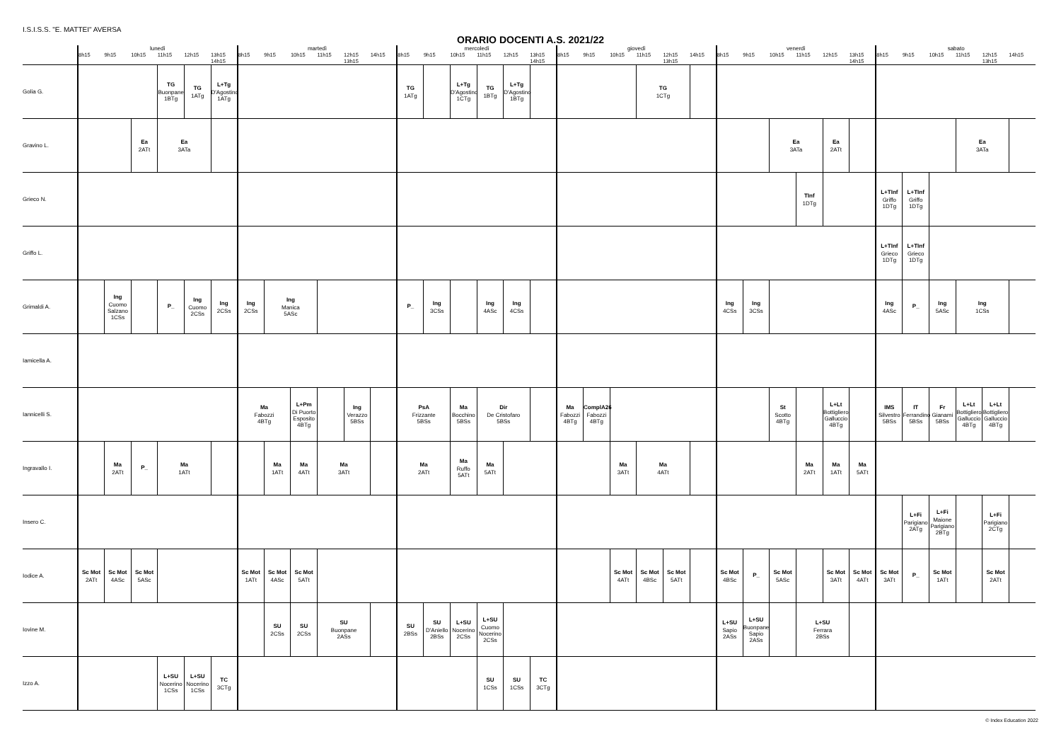I.S.I.S.S. "E. MATTEI" AVERSA
ORARIO DOCENTI A.S. 2021/22
| | lunedì | | | | | | martedì | | | | | | mercoledì | | | | | | giovedì | | | | | | venerdì | | | | | | sabato | | | | | |
| --- | --- | --- | --- | --- | --- | --- | --- | --- | --- | --- | --- | --- | --- | --- | --- | --- | --- | --- | --- | --- | --- | --- | --- | --- | --- | --- | --- | --- | --- | --- | --- | --- | --- | --- | --- | --- |
| | 8h15 | 9h15 | 10h15 | 11h15 | 12h15 | 13h15 14h15 | 8h15 | 9h15 | 10h15 | 11h15 | 12h15 13h15 | 14h15 | 8h15 | 9h15 | 10h15 | 11h15 | 12h15 | 13h15 14h15 | 8h15 | 9h15 | 10h15 | 11h15 | 12h15 13h15 | 14h15 | 8h15 | 9h15 | 10h15 | 11h15 | 12h15 | 13h15 14h15 | 8h15 | 9h15 | 10h15 | 11h15 | 12h15 13h15 | 14h15 |
| Golia G. | | | | TG Buonpane 1BTg | TG 1ATg | L+Tg D'Agostino 1ATg | | | | | | | TG 1ATg | | L+Tg D'Agostino 1CTg | TG 1BTg | L+Tg D'Agostino 1BTg | | | | | TG 1CTg | | | | | | | | | | | | | | |
| Gravino L. | | | Ea 2ATt | Ea 3ATa | | | | | | | | | | | | | | | | | | | | | | | Ea 3ATa | | Ea 2ATt | | | | | Ea 3ATa | | |
| Grieco N. | | | | | | | | | | | | | | | | | | | | | | | | | | | | TInf 1DTg | | | L+TInf Griffo 1DTg | L+TInf Griffo 1DTg | | | | |
| Griffo L. | | | | | | | | | | | | | | | | | | | | | | | | | | | | | | | L+TInf Grieco 1DTg | L+TInf Grieco 1DTg | | | | |
| Grimaldi A. | | Ing Cuomo Salzano 1CSs | | P_ | Ing Cuomo 2CSs | Ing 2CSs | Ing 2CSs | Ing Manica 5ASc | | | | | P_ | Ing 3CSs | | Ing 4ASc | Ing 4CSs | | | | | | | | Ing 4CSs | Ing 3CSs | | | | | Ing 4ASc | P_ | Ing 5ASc | Ing 1CSs | | |
| Iamicella A. | | | | | | | | | | | | | | | | | | | | | | | | | | | | | | | | | | | | |
| Iannicelli S. | | | | | | | Ma Fabozzi 4BTg | | L+Pm Di Puorto Esposito 4BTg | | Ing Verazzo 5BSs | | PsA Frizzante 5BSs | | Ma Bocchino 5BSs | Dir De Cristofaro 5BSs | | | Ma Fabozzi 4BTg | ComplA26 Fabozzi 4BTg | | | | | | | St Scotto 4BTg | | L+Lt Bottigliero Galluccio 4BTg | | IMS Silvestro 5BSs | IT Ferrandino 5BSs | Fr Gianami 5BSs | L+Lt Bottigliero Galluccio 4BTg | L+Lt Bottigliero Galluccio 4BTg | |
| Ingravallo I. | | Ma 2ATt | P_ | Ma 1ATt | | | | Ma 1ATt | Ma 4ATt | Ma 3ATt | | | Ma 2ATt | | Ma Ruffo 5ATt | Ma 5ATt | | | | | Ma 3ATt | Ma 4ATt | | | | | | Ma 2ATt | Ma 1ATt | Ma 5ATt | | | | | | |
| Insero C. | | | | | | | | | | | | | | | | | | | | | | | | | | | | | | | | L+Fi Parigiano 2ATg | L+Fi Maione Parigiano 2BTg | | L+Fi Parigiano 2CTg | |
| Iodice A. | Sc Mot 2ATt | Sc Mot 4ASc | Sc Mot 5ASc | | | | Sc Mot 1ATt | Sc Mot 4ASc | Sc Mot 5ATt | | | | | | | | | | | | Sc Mot 4ATt | Sc Mot 4BSc | Sc Mot 5ATt | | Sc Mot 4BSc | P_ | Sc Mot 5ASc | | Sc Mot 3ATt | Sc Mot 4ATt | Sc Mot 3ATt | P_ | Sc Mot 1ATt | | Sc Mot 2ATt | |
| Iovine M. | | | | | | | | SU 2CSs | SU 2CSs | SU Buonpane 2ASs | | | SU 2BSs | SU D'Aniello 2BSs | L+SU Nocerino 2CSs | L+SU Cuomo Nocerino 2CSs | | | | | | | | | L+SU Sapio 2ASs | L+SU Buonpane Sapio 2ASs | | L+SU Ferrara 2BSs | | | | | | | | |
| Izzo A. | | | | L+SU Nocerino 1CSs | L+SU Nocerino 1CSs | TC 3CTg | | | | | | | | | | SU 1CSs | SU 1CSs | TC 3CTg | | | | | | | | | | | | | | | | | | |
© Index Education 2022